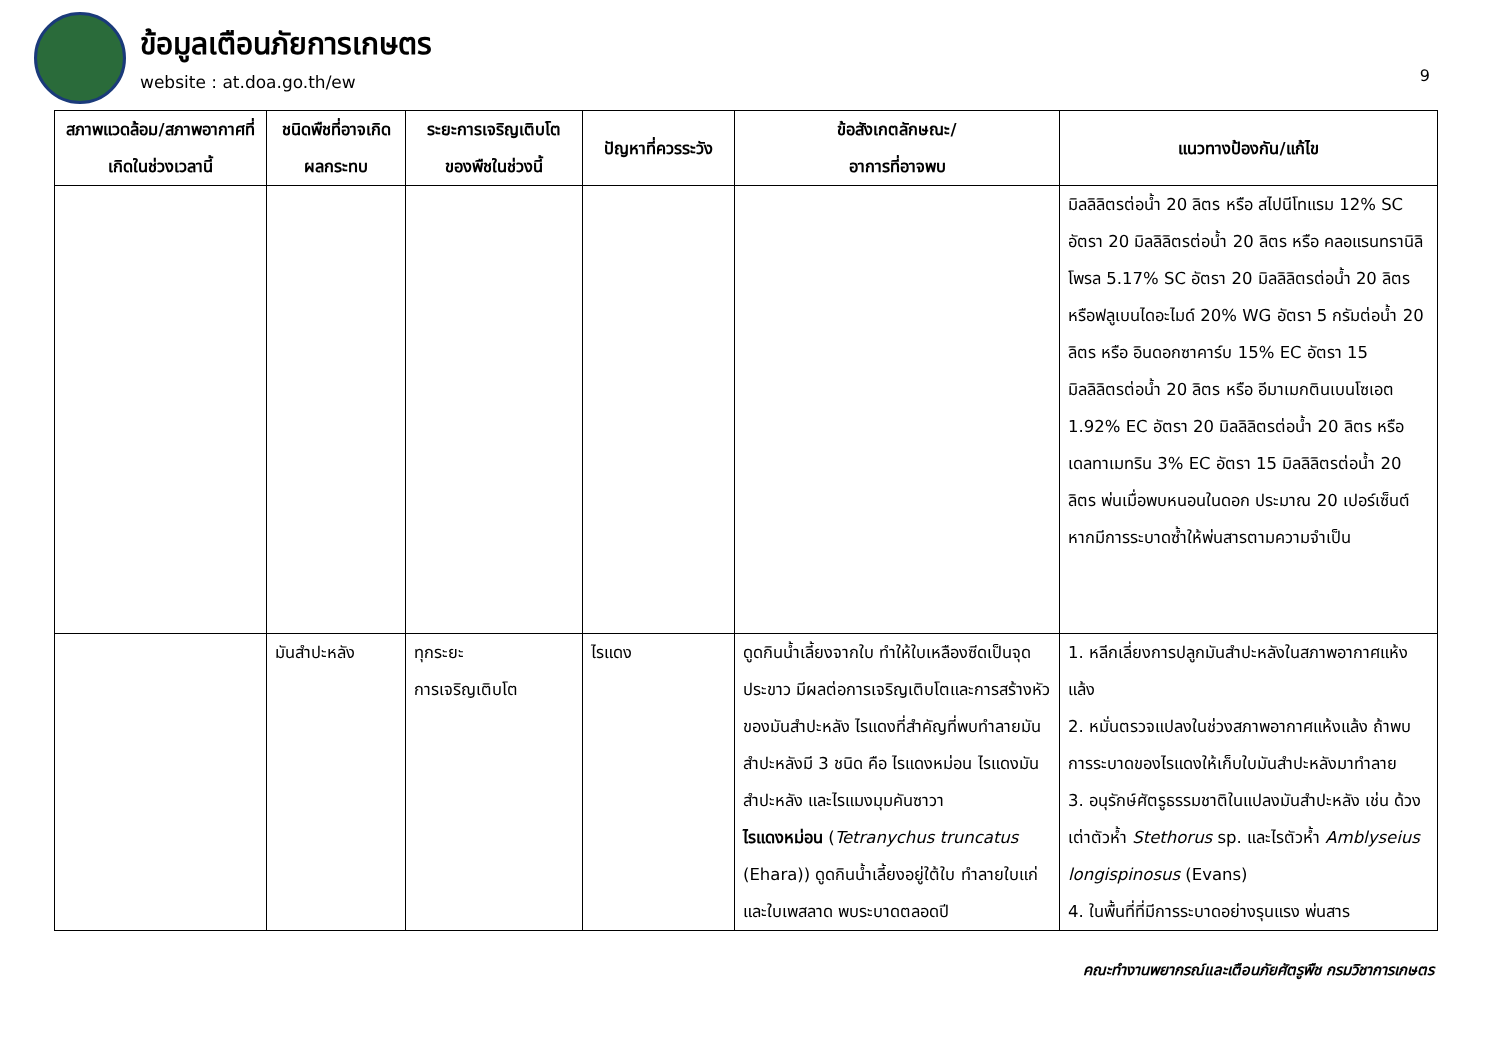ข้อมูลเตือนภัยการเกษตร
website : at.doa.go.th/ew
9
| สภาพแวดล้อม/สภาพอากาศที่เกิดในช่วงเวลานี้ | ชนิดพืชที่อาจเกิดผลกระทบ | ระยะการเจริญเติบโตของพืชในช่วงนี้ | ปัญหาที่ควรระวัง | ข้อสังเกตลักษณะ/ อาการที่อาจพบ | แนวทางป้องกัน/แก้ไข |
| --- | --- | --- | --- | --- | --- |
| | | | | | มิลลิลิตรต่อน้ำ 20 ลิตร หรือ สไปนีโทแรม 12% SC อัตรา 20 มิลลิลิตรต่อน้ำ 20 ลิตร หรือ คลอแรนทรานิลิโพรล 5.17% SC อัตรา 20 มิลลิลิตรต่อน้ำ 20 ลิตร หรือฟลูเบนไดอะไมด์ 20% WG อัตรา 5 กรัมต่อน้ำ 20 ลิตร หรือ อินดอกซาคาร์บ 15% EC อัตรา 15 มิลลิลิตรต่อน้ำ 20 ลิตร หรือ อีมาเมกตินเบนโซเอต 1.92% EC อัตรา 20 มิลลิลิตรต่อน้ำ 20 ลิตร หรือ เดลทาเมทริน 3% EC อัตรา 15 มิลลิลิตรต่อน้ำ 20 ลิตร พ่นเมื่อพบหนอนในดอก ประมาณ 20 เปอร์เซ็นต์ หากมีการระบาดซ้ำให้พ่นสารตามความจำเป็น |
| | มันสำปะหลัง | ทุกระยะ การเจริญเติบโต | ไรแดง | ดูดกินน้ำเลี้ยงจากใบ ทำให้ใบเหลืองซีดเป็นจุดประขาว มีผลต่อการเจริญเติบโตและการสร้างหัวของมันสำปะหลัง ไรแดงที่สำคัญที่พบทำลายมันสำปะหลังมี 3 ชนิด คือ ไรแดงหม่อน ไรแดงมันสำปะหลัง และไรแมงมุมคันซาวา ไรแดงหม่อน ( Tetranychus truncatus (Ehara)) ดูดกินน้ำเลี้ยงอยู่ใต้ใบ ทำลายใบแก่และใบเพสลาด พบระบาดตลอดปี | 1. หลีกเลี่ยงการปลูกมันสำปะหลังในสภาพอากาศแห้งแล้ง 2. หมั่นตรวจแปลงในช่วงสภาพอากาศแห้งแล้ง ถ้าพบการระบาดของไรแดงให้เก็บใบมันสำปะหลังมาทำลาย 3. อนุรักษ์ศัตรูธรรมชาติในแปลงมันสำปะหลัง เช่น ด้วงเต่าตัวห้ำ Stethorus sp. และไรตัวห้ำ Amblyseius longispinosus (Evans) 4. ในพื้นที่ที่มีการระบาดอย่างรุนแรง พ่นสาร |
คณะทำงานพยากรณ์และเตือนภัยศัตรูพืช กรมวิชาการเกษตร